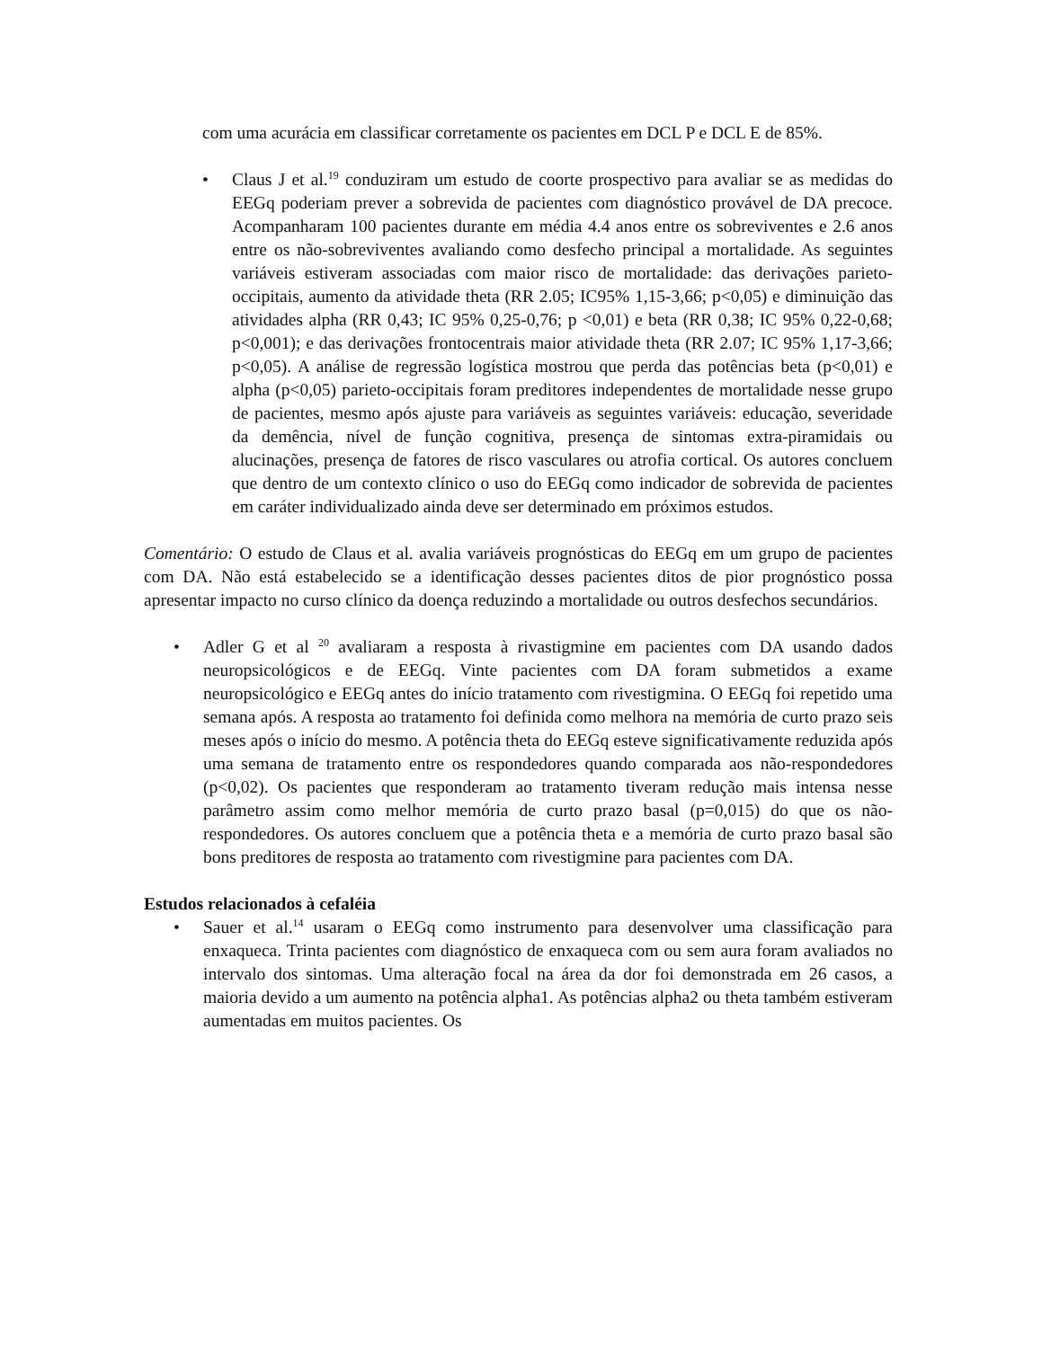com uma acurácia em classificar corretamente os pacientes em DCL P e DCL E de 85%.
• Claus J et al.<sup>19</sup> conduziram um estudo de coorte prospectivo para avaliar se as medidas do EEGq poderiam prever a sobrevida de pacientes com diagnóstico provável de DA precoce. Acompanharam 100 pacientes durante em média 4.4 anos entre os sobreviventes e 2.6 anos entre os não-sobreviventes avaliando como desfecho principal a mortalidade. As seguintes variáveis estiveram associadas com maior risco de mortalidade: das derivações parieto-occipitais, aumento da atividade theta (RR 2.05; IC95% 1,15-3,66; p<0,05) e diminuição das atividades alpha (RR 0,43; IC 95% 0,25-0,76; p <0,01) e beta (RR 0,38; IC 95% 0,22-0,68; p<0,001); e das derivações frontocentrais maior atividade theta (RR 2.07; IC 95% 1,17-3,66; p<0,05). A análise de regressão logística mostrou que perda das potências beta (p<0,01) e alpha (p<0,05) parieto-occipitais foram preditores independentes de mortalidade nesse grupo de pacientes, mesmo após ajuste para variáveis as seguintes variáveis: educação, severidade da demência, nível de função cognitiva, presença de sintomas extra-piramidais ou alucinações, presença de fatores de risco vasculares ou atrofia cortical. Os autores concluem que dentro de um contexto clínico o uso do EEGq como indicador de sobrevida de pacientes em caráter individualizado ainda deve ser determinado em próximos estudos.
Comentário: O estudo de Claus et al. avalia variáveis prognósticas do EEGq em um grupo de pacientes com DA. Não está estabelecido se a identificação desses pacientes ditos de pior prognóstico possa apresentar impacto no curso clínico da doença reduzindo a mortalidade ou outros desfechos secundários.
• Adler G et al <sup>20</sup> avaliaram a resposta à rivastigmine em pacientes com DA usando dados neuropsicológicos e de EEGq. Vinte pacientes com DA foram submetidos a exame neuropsicológico e EEGq antes do início tratamento com rivestigmina. O EEGq foi repetido uma semana após. A resposta ao tratamento foi definida como melhora na memória de curto prazo seis meses após o início do mesmo. A potência theta do EEGq esteve significativamente reduzida após uma semana de tratamento entre os respondedores quando comparada aos não-respondedores (p<0,02). Os pacientes que responderam ao tratamento tiveram redução mais intensa nesse parâmetro assim como melhor memória de curto prazo basal (p=0,015) do que os não-respondedores. Os autores concluem que a potência theta e a memória de curto prazo basal são bons preditores de resposta ao tratamento com rivestigmine para pacientes com DA.
Estudos relacionados à cefaléia
• Sauer et al.<sup>14</sup> usaram o EEGq como instrumento para desenvolver uma classificação para enxaqueca. Trinta pacientes com diagnóstico de enxaqueca com ou sem aura foram avaliados no intervalo dos sintomas. Uma alteração focal na área da dor foi demonstrada em 26 casos, a maioria devido a um aumento na potência alpha1. As potências alpha2 ou theta também estiveram aumentadas em muitos pacientes. Os